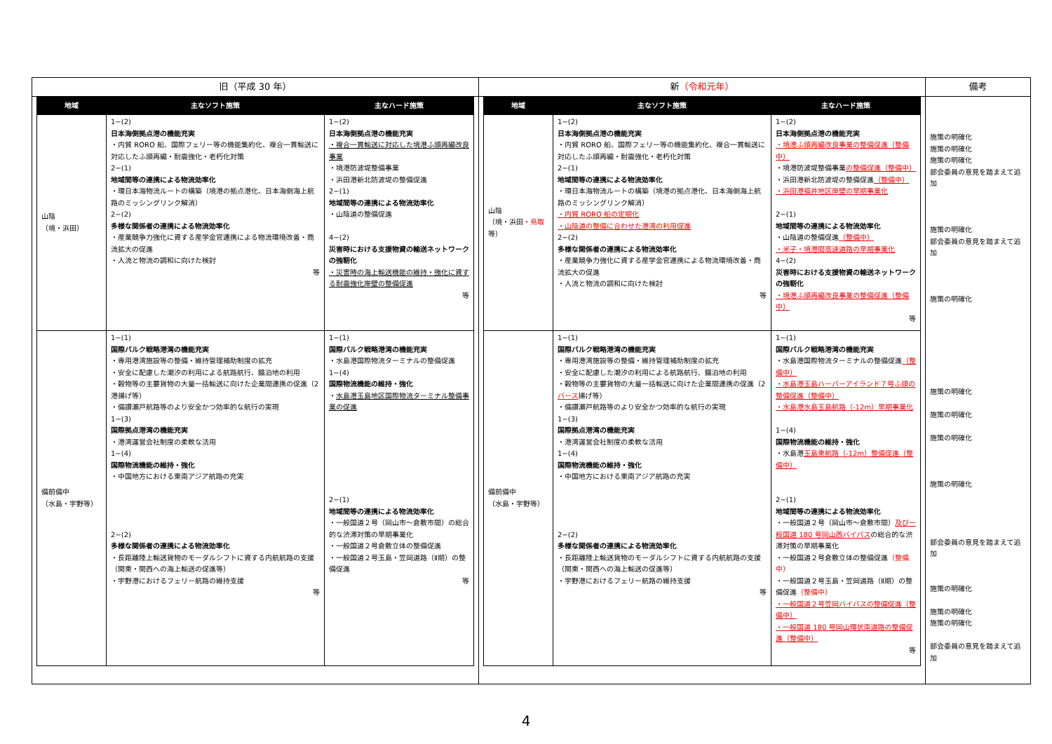| 旧（平成 30 年） | 新 （令和元年） | 備考 |
| / 地域 / 主なソフト施策 / 主なハード施策 / / --- / --- / --- / / 山陰 （境・浜田） / 1−(2) 日本海側拠点港の機能充実 ・内貿 RORO 船、国際フェリー等の機能集約化、複合一貫輸送に対応したふ頭再編・耐震強化・老朽化対策 2−(1) 地域間等の連携による物流効率化 ・環日本海物流ルートの構築（境港の拠点港化、日本海側海上航路のミッシングリンク解消） 2−(2) 多様な関係者の連携による物流効率化 ・産業競争力強化に資する産学金官連携による物流環境改善・商流拡大の促進 ・人流と物流の調和に向けた検討 等 / 1−(2) 日本海側拠点港の機能充実 ・複合一貫輸送に対応した境港ふ頭再編改良事業 ・境港防波堤整備事業 ・浜田港新北防波堤の整備促進 2−(1) 地域間等の連携による物流効率化 ・山陰道の整備促進 4−(2) 災害時における支援物資の輸送ネットワークの強靭化 ・災害時の海上輸送機能の維持・強化に資する耐震強化岸壁の整備促進 等 / / 備前備中 （水島・宇野等） / 1−(1) 国際バルク戦略港湾の機能充実 ・専用港湾施設等の整備・維持管理補助制度の拡充 ・安全に配慮した潮汐の利用による航路航行、錨泊地の利用 ・穀物等の主要貨物の大量一括輸送に向けた企業間連携の促進（2 港揚げ等） ・備讃瀬戸航路等のより安全かつ効率的な航行の実現 1−(3) 国際拠点港湾の機能充実 ・港湾運営会社制度の柔軟な活用 1−(4) 国際物流機能の維持・強化 ・中国地方における東南アジア航路の充実 2−(2) 多様な関係者の連携による物流効率化 ・長距離陸上輸送貨物のモーダルシフトに資する内航航路の支援（関東・関西への海上輸送の促進等） ・宇野港におけるフェリー航路の維持支援 等 / 1−(1) 国際バルク戦略港湾の機能充実 ・水島港国際物流ターミナルの整備促進 1−(4) 国際物流機能の維持・強化 ・ 水島港玉島地区国際物流ターミナル整備事業の促進 2−(1) 地域間等の連携による物流効率化 ・一般国道２号（岡山市〜倉敷市間）の総合的な渋滞対策の早期事業化 ・一般国道２号倉敷立体の整備促進 ・一般国道２号玉島・笠岡道路（Ⅱ期）の整備促進 等 / | / 地域 / 主なソフト施策 / 主なハード施策 / / --- / --- / --- / / 山陰 （境・浜田 ・鳥取 等） / 1−(2) 日本海側拠点港の機能充実 ・内貿 RORO 船、国際フェリー等の機能集約化、複合一貫輸送に対応したふ頭再編・耐震強化・老朽化対策 2−(1) 地域間等の連携による物流効率化 ・環日本海物流ルートの構築（境港の拠点港化、日本海側海上航路のミッシングリンク解消） ・内貿 RORO 船の定期化 ・山陰道の整備に合わせた港湾の利用促進 2−(2) 多様な関係者の連携による物流効率化 ・産業競争力強化に資する産学金官連携による物流環境改善・商流拡大の促進 ・人流と物流の調和に向けた検討 等 / 1−(2) 日本海側拠点港の機能充実 ・境港ふ頭再編改良事業の整備促進（整備中） ・境港防波堤整備事業 の整備促進（整備中） ・浜田港新北防波堤の整備促進 （整備中） ・浜田港福井地区岸壁の早期事業化 2−(1) 地域間等の連携による物流効率化 ・山陰道の整備促進 （整備中） ・米子・境港間高速道路の早期事業化 4−(2) 災害時における支援物資の輸送ネットワークの強靭化 ・境港ふ頭再編改良事業の整備促進（整備中） 等 / / 備前備中 （水島・宇野等） / 1−(1) 国際バルク戦略港湾の機能充実 ・専用港湾施設等の整備・維持管理補助制度の拡充 ・安全に配慮した潮汐の利用による航路航行、錨泊地の利用 ・穀物等の主要貨物の大量一括輸送に向けた企業間連携の促進（2 バース 揚げ等） ・備讃瀬戸航路等のより安全かつ効率的な航行の実現 1−(3) 国際拠点港湾の機能充実 ・港湾運営会社制度の柔軟な活用 1−(4) 国際物流機能の維持・強化 ・中国地方における東南アジア航路の充実 2−(2) 多様な関係者の連携による物流効率化 ・長距離陸上輸送貨物のモーダルシフトに資する内航航路の支援（関東・関西への海上輸送の促進等） ・宇野港におけるフェリー航路の維持支援 等 / 1−(1) 国際バルク戦略港湾の機能充実 ・水島港国際物流ターミナルの整備促進 （整備中） ・水島港玉島ハーバーアイランド７号ふ頭の整備促進（整備中） ・水島港水島玉島航路（-12m）早期事業化 1−(4) 国際物流機能の維持・強化 ・水島港 玉島東航路（-12m）整備促進（整備中） 2−(1) 地域間等の連携による物流効率化 ・一般国道２号（岡山市〜倉敷市間） 及び一般国道 180 号岡山西バイパス の総合的な渋滞対策の早期事業化 ・一般国道２号倉敷立体の整備促進 （整備中） ・一般国道２号玉島・笠岡道路（Ⅱ期）の整備促進 （整備中） ・一般国道２号笠岡バイパスの整備促進（整備中） ・一般国道 180 号岡山環状南道路の整備促進（整備中） 等 / | 施策の明確化 施策の明確化 施策の明確化 部会委員の意見を踏まえて追加 施策の明確化 部会委員の意見を踏まえて追加 施策の明確化 施策の明確化 施策の明確化 施策の明確化 施策の明確化 部会委員の意見を踏まえて追加 施策の明確化 施策の明確化 施策の明確化 部会委員の意見を踏まえて追加 |
4